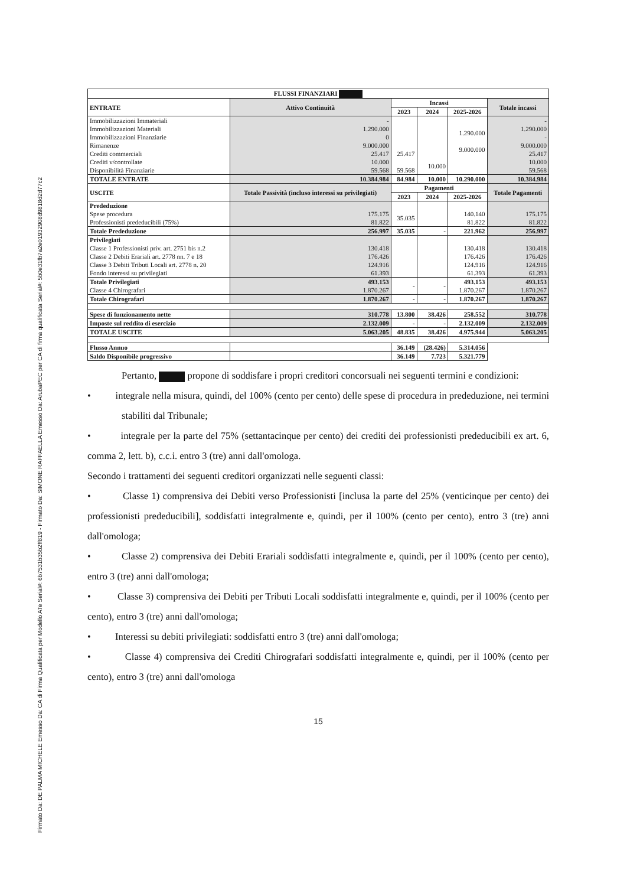Firmato Da: DE PALMA MICHELE Emesso Da: CA di Firma Qualificata per Modello ATe Serial#: 6b7531b35b2ff819 - Firmato Da: SIMONE RAFFAELLA Emesso Da: ArubaPEC per CA di firma qualificata Serial#: 5b0e31fb7a2e01932908d9818d2d77c2
| FLUSSI FINANZIARI | | | | | |
| --- | --- | --- | --- | --- | --- |
| ENTRATE | Attivo Continuità | Incassi | | | Totale incassi |
| | | 2023 | 2024 | 2025-2026 | |
| Immobilizzazioni Immateriali Immobilizzazioni Materiali Immobilizzazioni Finanziarie Rimanenze Crediti commerciali Crediti v/controllate Disponibilità Finanziarie | - 1.290.000 0 9.000.000 25.417 10.000 59.568 | 25.417 59.568 | 10.000 | 1.290.000 9.000.000 | - 1.290.000 - 9.000.000 25.417 10.000 59.568 |
| TOTALE ENTRATE | 10.384.984 | 84.984 | 10.000 | 10.290.000 | 10.384.984 |
| USCITE | Totale Passività (incluso interessi su privilegiati) | Pagamenti | | | Totale Pagamenti |
| | | 2023 | 2024 | 2025-2026 | |
| Prededuzione Spese procedura Professionisti prededucibili (75%) | 175.175 81.822 | 35.035 | | 140.140 81.822 | 175.175 81.822 |
| Totale Prededuzione | 256.997 | 35.035 | - | 221.962 | 256.997 |
| Privilegiati Classe 1 Professionisti priv. art. 2751 bis n.2 Classe 2 Debiti Erariali art. 2778 nn. 7 e 18 Classe 3 Debiti Tributi Locali art. 2778 n. 20 Fondo interessi su privilegiati | 130.418 176.426 124.916 61.393 | | | 130.418 176.426 124.916 61.393 | 130.418 176.426 124.916 61.393 |
| Totale Privilegiati Classe 4 Chirografari | 493.153 1.870.267 | - | - | 493.153 1.870.267 | 493.153 1.870.267 |
| Totale Chirografari | 1.870.267 | - | - | 1.870.267 | 1.870.267 |
| Spese di funzionamento nette | 310.778 | 13.800 | 38.426 | 258.552 | 310.778 |
| Imposte sul reddito di esercizio | 2.132.009 | - | - | 2.132.009 | 2.132.009 |
| TOTALE USCITE | 5.063.205 | 48.835 | 38.426 | 4.975.944 | 5.063.205 |
| Flusso Annuo | | 36.149 | (28.426) | 5.314.056 | |
| Saldo Disponibile progressivo | | 36.149 | 7.723 | 5.321.779 | |
Pertanto, propone di soddisfare i propri creditori concorsuali nei seguenti termini e condizioni:
• integrale nella misura, quindi, del 100% (cento per cento) delle spese di procedura in prededuzione, nei termini stabiliti dal Tribunale;
• integrale per la parte del 75% (settantacinque per cento) dei crediti dei professionisti prededucibili ex art. 6, comma 2, lett. b), c.c.i. entro 3 (tre) anni dall'omologa.
Secondo i trattamenti dei seguenti creditori organizzati nelle seguenti classi:
• Classe 1) comprensiva dei Debiti verso Professionisti [inclusa la parte del 25% (venticinque per cento) dei professionisti prededucibili], soddisfatti integralmente e, quindi, per il 100% (cento per cento), entro 3 (tre) anni dall'omologa;
• Classe 2) comprensiva dei Debiti Erariali soddisfatti integralmente e, quindi, per il 100% (cento per cento), entro 3 (tre) anni dall'omologa;
• Classe 3) comprensiva dei Debiti per Tributi Locali soddisfatti integralmente e, quindi, per il 100% (cento per cento), entro 3 (tre) anni dall'omologa;
• Interessi su debiti privilegiati: soddisfatti entro 3 (tre) anni dall'omologa;
• Classe 4) comprensiva dei Crediti Chirografari soddisfatti integralmente e, quindi, per il 100% (cento per cento), entro 3 (tre) anni dall'omologa
15